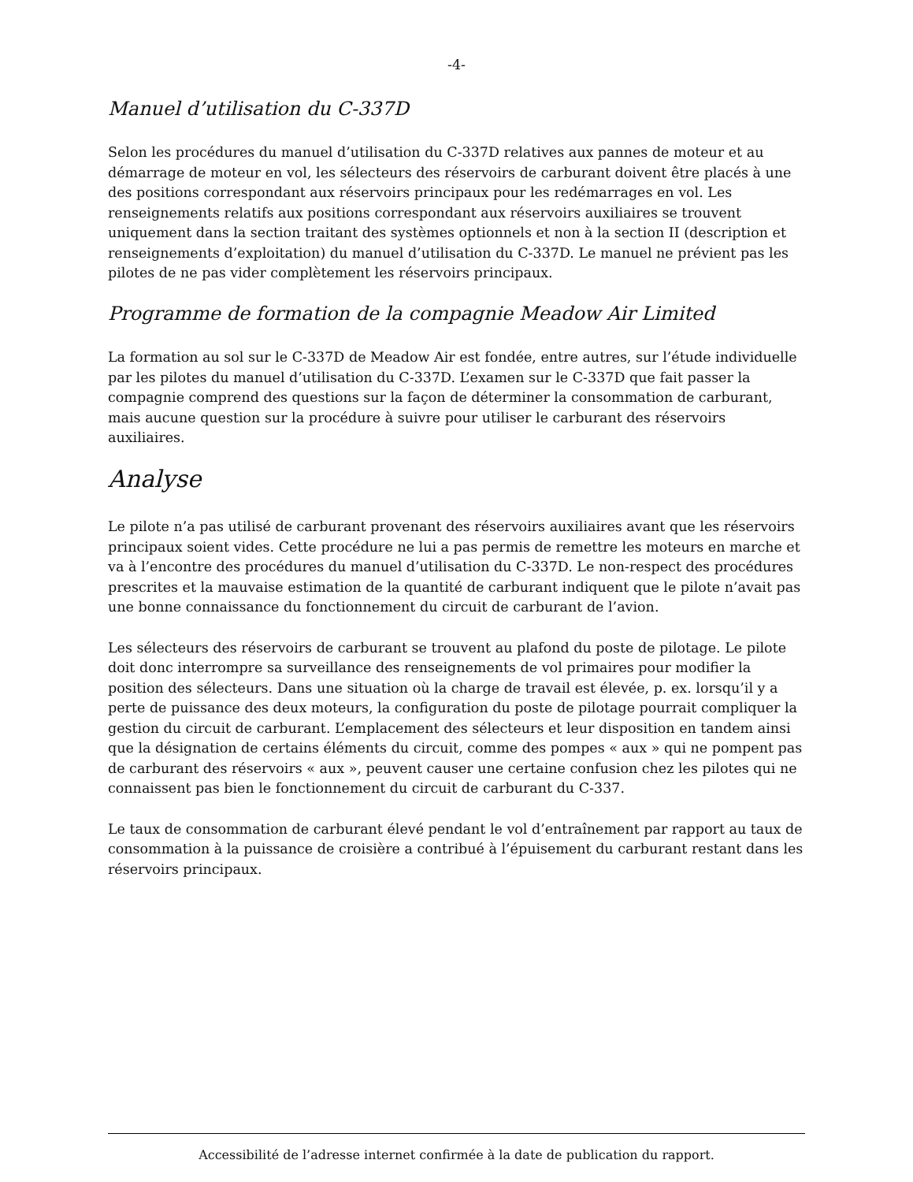-4-
Manuel d’utilisation du C-337D
Selon les procédures du manuel d’utilisation du C-337D relatives aux pannes de moteur et au démarrage de moteur en vol, les sélecteurs des réservoirs de carburant doivent être placés à une des positions correspondant aux réservoirs principaux pour les redémarrages en vol. Les renseignements relatifs aux positions correspondant aux réservoirs auxiliaires se trouvent uniquement dans la section traitant des systèmes optionnels et non à la section II (description et renseignements d’exploitation) du manuel d’utilisation du C-337D. Le manuel ne prévient pas les pilotes de ne pas vider complètement les réservoirs principaux.
Programme de formation de la compagnie Meadow Air Limited
La formation au sol sur le C-337D de Meadow Air est fondée, entre autres, sur l’étude individuelle par les pilotes du manuel d’utilisation du C-337D. L’examen sur le C-337D que fait passer la compagnie comprend des questions sur la façon de déterminer la consommation de carburant, mais aucune question sur la procédure à suivre pour utiliser le carburant des réservoirs auxiliaires.
Analyse
Le pilote n’a pas utilisé de carburant provenant des réservoirs auxiliaires avant que les réservoirs principaux soient vides. Cette procédure ne lui a pas permis de remettre les moteurs en marche et va à l’encontre des procédures du manuel d’utilisation du C-337D. Le non-respect des procédures prescrites et la mauvaise estimation de la quantité de carburant indiquent que le pilote n’avait pas une bonne connaissance du fonctionnement du circuit de carburant de l’avion.
Les sélecteurs des réservoirs de carburant se trouvent au plafond du poste de pilotage. Le pilote doit donc interrompre sa surveillance des renseignements de vol primaires pour modifier la position des sélecteurs. Dans une situation où la charge de travail est élevée, p. ex. lorsqu’il y a perte de puissance des deux moteurs, la configuration du poste de pilotage pourrait compliquer la gestion du circuit de carburant. L’emplacement des sélecteurs et leur disposition en tandem ainsi que la désignation de certains éléments du circuit, comme des pompes « aux » qui ne pompent pas de carburant des réservoirs « aux », peuvent causer une certaine confusion chez les pilotes qui ne connaissent pas bien le fonctionnement du circuit de carburant du C-337.
Le taux de consommation de carburant élevé pendant le vol d’entraînement par rapport au taux de consommation à la puissance de croisière a contribué à l’épuisement du carburant restant dans les réservoirs principaux.
Accessibilité de l’adresse internet confirmée à la date de publication du rapport.